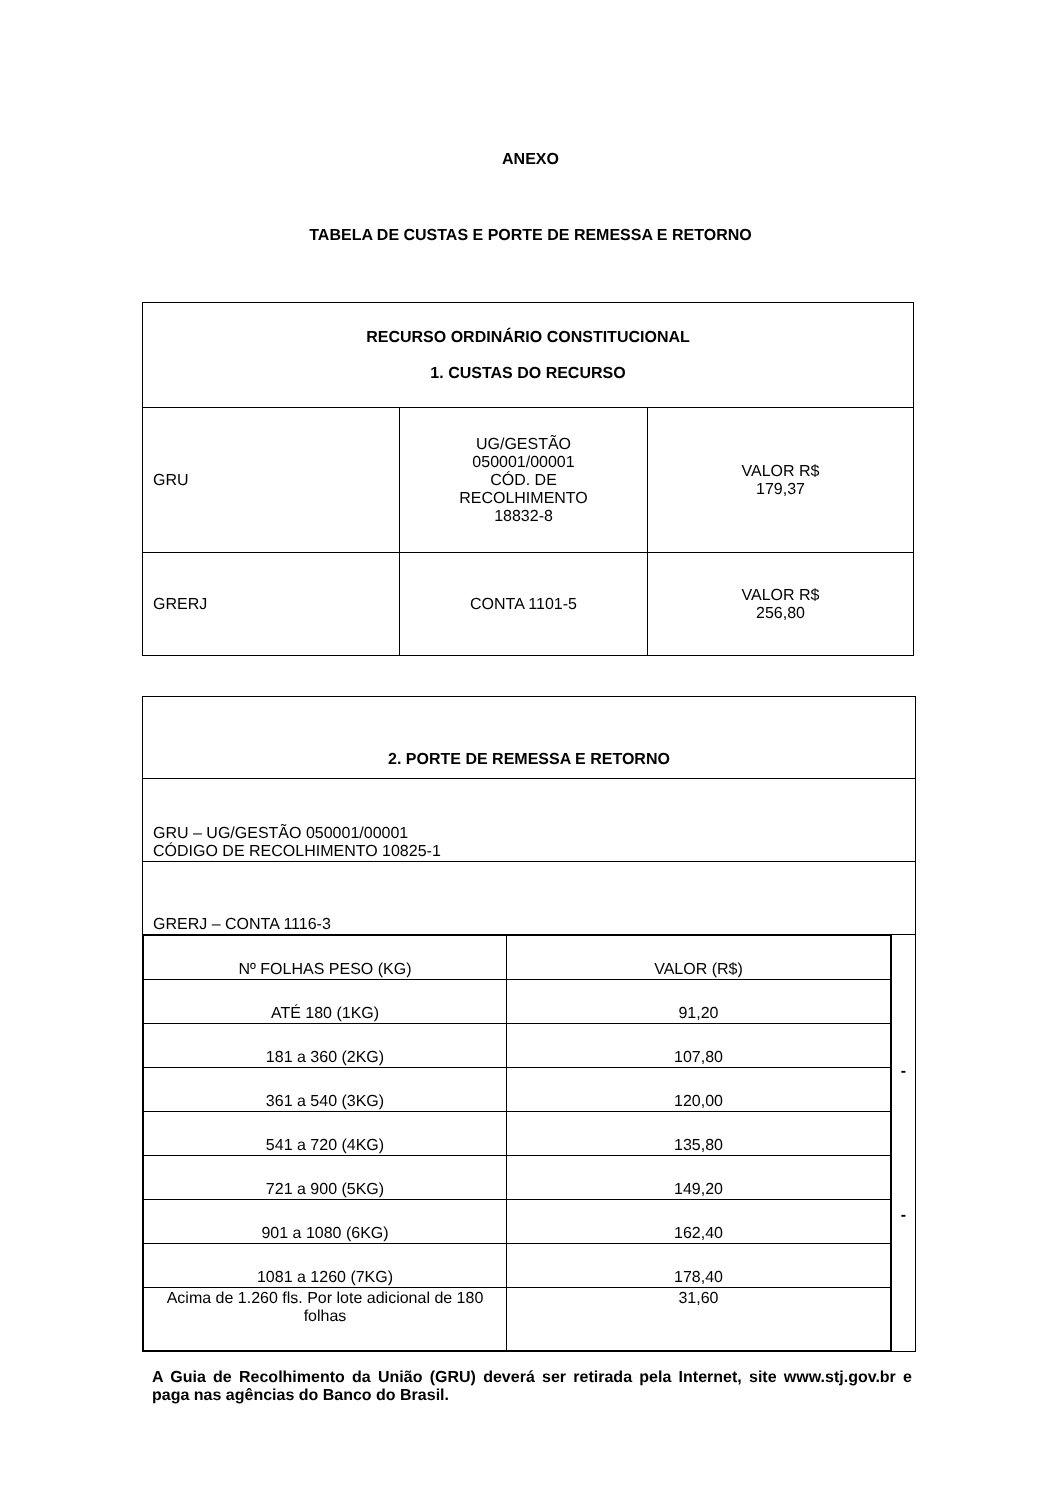ANEXO
TABELA DE CUSTAS E PORTE DE REMESSA E RETORNO
| RECURSO ORDINÁRIO CONSTITUCIONAL 1. CUSTAS DO RECURSO | | |
| GRU | UG/GESTÃO 050001/00001 CÓD. DE RECOLHIMENTO 18832-8 | VALOR R$ 179,37 |
| GRERJ | CONTA 1101-5 | VALOR R$ 256,80 |
| 2. PORTE DE REMESSA E RETORNO | |
| GRU – UG/GESTÃO 050001/00001 CÓDIGO DE RECOLHIMENTO 10825-1 | |
| GRERJ – CONTA 1116-3 | |
| / Nº FOLHAS PESO (KG) / VALOR (R$) / / ATÉ 180 (1KG) / 91,20 / / 181 a 360 (2KG) / 107,80 / / 361 a 540 (3KG) / 120,00 / / 541 a 720 (4KG) / 135,80 / / 721 a 900 (5KG) / 149,20 / / 901 a 1080 (6KG) / 162,40 / / 1081 a 1260 (7KG) / 178,40 / / Acima de 1.260 fls. Por lote adicional de 180 folhas / 31,60 / | - - |
A Guia de Recolhimento da União (GRU) deverá ser retirada pela Internet, site www.stj.gov.br e paga nas agências do Banco do Brasil.